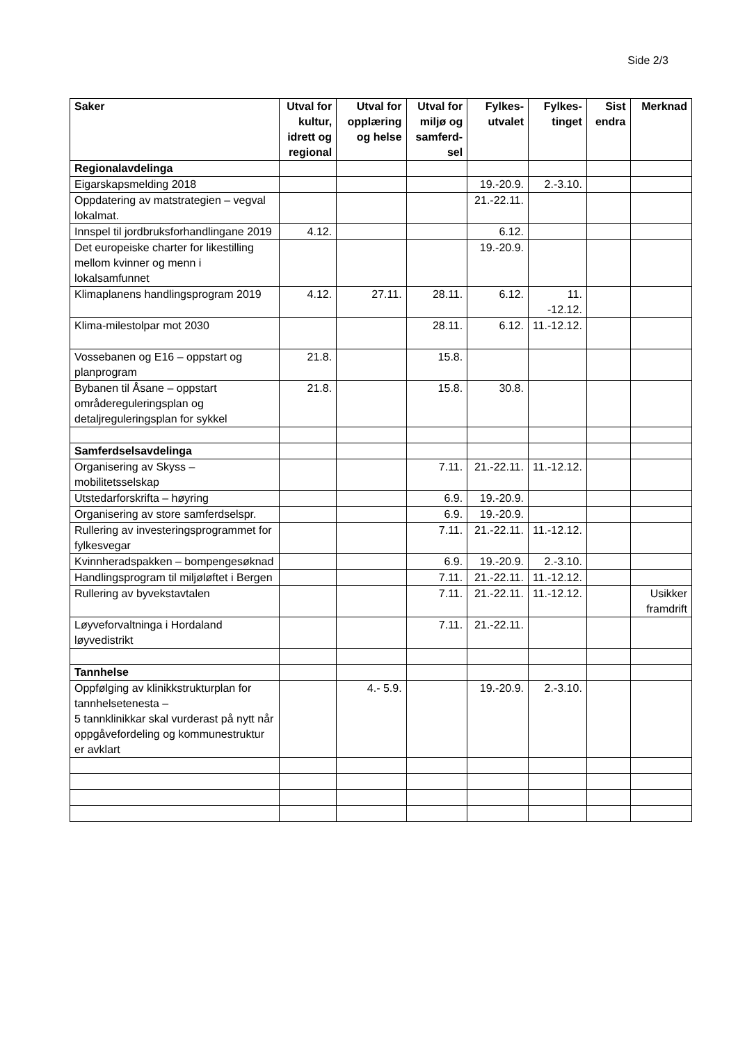Side 2/3
| Saker | Utval for kultur, idrett og regional | Utval for opplæring og helse | Utval for miljø og samferd-sel | Fylkes-utvalet | Fylkes-tinget | Sist endra | Merknad |
| --- | --- | --- | --- | --- | --- | --- | --- |
| Regionalavdelinga | | | | | | | |
| Eigarskapsmelding 2018 | | | | 19.-20.9. | 2.-3.10. | | |
| Oppdatering av matstrategien – vegval lokalmat. | | | | 21.-22.11. | | | |
| Innspel til jordbruksforhandlingane 2019 | 4.12. | | | 6.12. | | | |
| Det europeiske charter for likestilling mellom kvinner og menn i lokalsamfunnet | | | | 19.-20.9. | | | |
| Klimaplanens handlingsprogram 2019 | 4.12. | 27.11. | 28.11. | 6.12. | 11. -12.12. | | |
| Klima-milestolpar mot 2030 | | | 28.11. | 6.12. | 11.-12.12. | | |
| Vossebanen og E16 – oppstart og planprogram | 21.8. | | 15.8. | | | | |
| Bybanen til Åsane – oppstart områdereguleringsplan og detaljreguleringsplan for sykkel | 21.8. | | 15.8. | 30.8. | | | |
| Samferdselsavdelinga | | | | | | | |
| Organisering av Skyss – mobilitetsselskap | | | 7.11. | 21.-22.11. | 11.-12.12. | | |
| Utstedarforskrifta – høyring | | | 6.9. | 19.-20.9. | | | |
| Organisering av store samferdselspr. | | | 6.9. | 19.-20.9. | | | |
| Rullering av investeringsprogrammet for fylkesvegar | | | 7.11. | 21.-22.11. | 11.-12.12. | | |
| Kvinnheradspakken – bompengesøknad | | | 6.9. | 19.-20.9. | 2.-3.10. | | |
| Handlingsprogram til miljøløftet i Bergen | | | 7.11. | 21.-22.11. | 11.-12.12. | | |
| Rullering av byvekstavtalen | | | 7.11. | 21.-22.11. | 11.-12.12. | | Usikker framdrift |
| Løyveforvaltninga i Hordaland løyvedistrikt | | | 7.11. | 21.-22.11. | | | |
| Tannhelse | | | | | | | |
| Oppfølging av klinikkstrukturplan for tannhelsetenesta – 5 tannklinikkar skal vurderast på nytt når oppgåvefordeling og kommunestruktur er avklart | | 4.- 5.9. | | 19.-20.9. | 2.-3.10. | | |